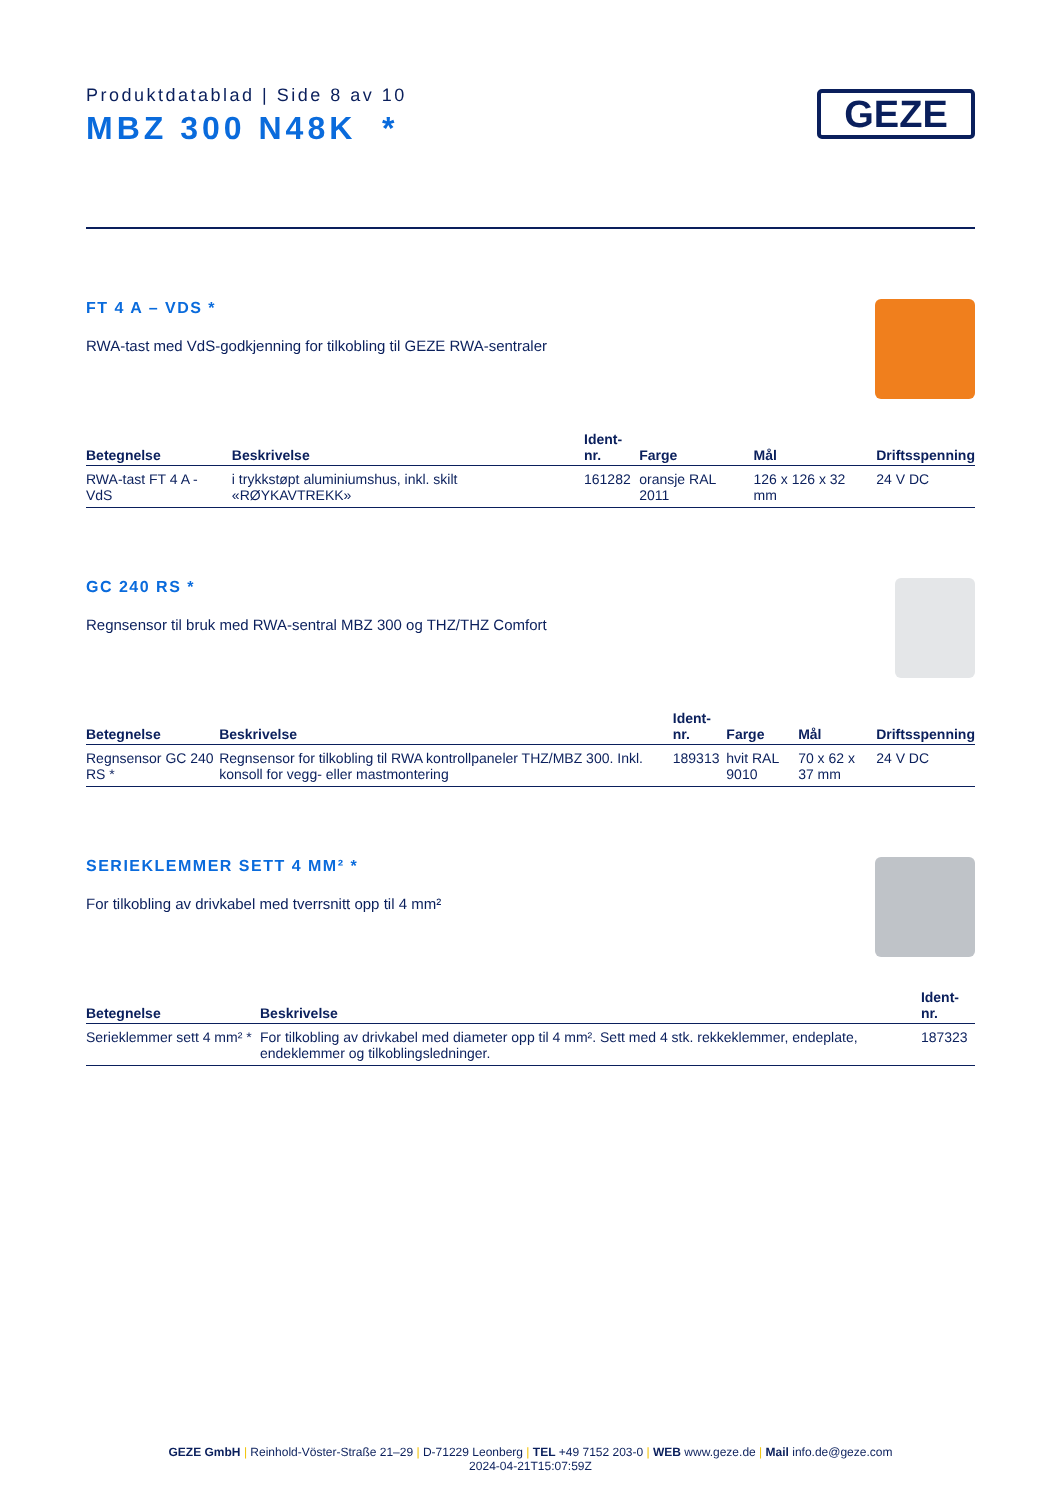Produktdatablad | Side 8 av 10
MBZ 300 N48K *
GEZE
FT 4 A – VDS *
RWA-tast med VdS-godkjenning for tilkobling til GEZE RWA-sentraler
| Betegnelse | Beskrivelse | Ident-nr. | Farge | Mål | Driftsspenning |
| --- | --- | --- | --- | --- | --- |
| RWA-tast FT 4 A - VdS | i trykkstøpt aluminiumshus, inkl. skilt «RØYKAVTREKK» | 161282 | oransje RAL 2011 | 126 x 126 x 32 mm | 24 V DC |
GC 240 RS *
Regnsensor til bruk med RWA-sentral MBZ 300 og THZ/THZ Comfort
| Betegnelse | Beskrivelse | Ident-nr. | Farge | Mål | Driftsspenning |
| --- | --- | --- | --- | --- | --- |
| Regnsensor GC 240 RS * | Regnsensor for tilkobling til RWA kontrollpaneler THZ/MBZ 300. Inkl. konsoll for vegg- eller mastmontering | 189313 | hvit RAL 9010 | 70 x 62 x 37 mm | 24 V DC |
SERIEKLEMMER SETT 4 MM² *
For tilkobling av drivkabel med tverrsnitt opp til 4 mm²
| Betegnelse | Beskrivelse | Ident-nr. |
| --- | --- | --- |
| Serieklemmer sett 4 mm² * | For tilkobling av drivkabel med diameter opp til 4 mm². Sett med 4 stk. rekkeklemmer, endeplate, endeklemmer og tilkoblingsledninger. | 187323 |
GEZE GmbH | Reinhold-Vöster-Straße 21–29 | D-71229 Leonberg | TEL +49 7152 203-0 | WEB www.geze.de | Mail info.de@geze.com
2024-04-21T15:07:59Z